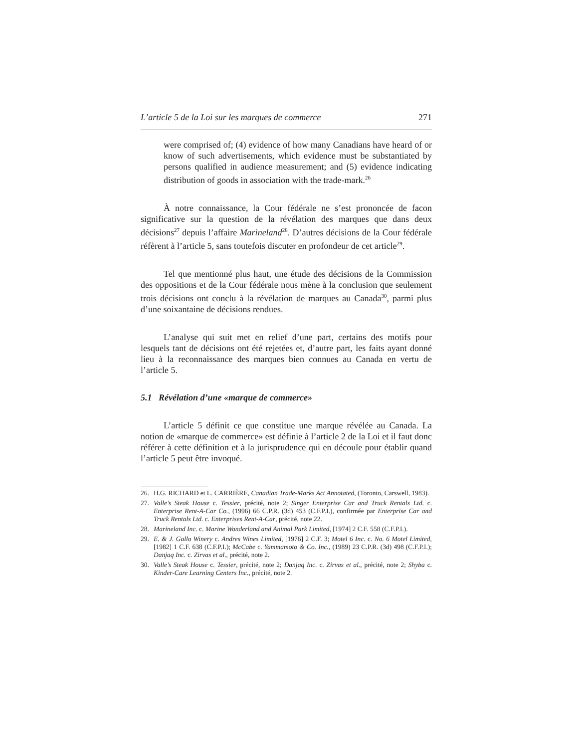L’article 5 de la Loi sur les marques de commerce 271
were comprised of; (4) evidence of how many Canadians have heard of or know of such advertisements, which evidence must be substantiated by persons qualified in audience measurement; and (5) evidence indicating distribution of goods in association with the trade-mark.<sup>26</sup>
À notre connaissance, la Cour fédérale ne s’est prononcée de facon significative sur la question de la révélation des marques que dans deux décisions<sup>27</sup> depuis l’affaire Marineland<sup>28</sup>. D’autres décisions de la Cour fédérale réfèrent à l’article 5, sans toutefois discuter en profondeur de cet article<sup>29</sup>.
Tel que mentionné plus haut, une étude des décisions de la Commission des oppositions et de la Cour fédérale nous mène à la conclusion que seulement trois décisions ont conclu à la révélation de marques au Canada<sup>30</sup>, parmi plus d’une soixantaine de décisions rendues.
L’analyse qui suit met en relief d’une part, certains des motifs pour lesquels tant de décisions ont été rejetées et, d’autre part, les faits ayant donné lieu à la reconnaissance des marques bien connues au Canada en vertu de l’article 5.
5.1 Révélation d’une «marque de commerce»
L’article 5 définit ce que constitue une marque révélée au Canada. La notion de «marque de commerce» est définie à l’article 2 de la Loi et il faut donc référer à cette définition et à la jurisprudence qui en découle pour établir quand l’article 5 peut être invoqué.
26. H.G. RICHARD et L. CARRIÈRE, Canadian Trade-Marks Act Annotated, (Toronto, Carswell, 1983).
27. Valle’s Steak House c. Tessier, précité, note 2; Singer Enterprise Car and Truck Rentals Ltd. c. Enterprise Rent-A-Car Co., (1996) 66 C.P.R. (3d) 453 (C.F.P.I.), confirmée par Enterprise Car and Truck Rentals Ltd. c. Enterprises Rent-A-Car, précité, note 22.
28. Marineland Inc. c. Marine Wonderland and Animal Park Limited, [1974] 2 C.F. 558 (C.F.P.I.).
29. E. & J. Gallo Winery c. Andres Wines Limited, [1976] 2 C.F. 3; Motel 6 Inc. c. No. 6 Motel Limited, [1982] 1 C.F. 638 (C.F.P.I.); McCabe c. Yammamoto & Co. Inc., (1989) 23 C.P.R. (3d) 498 (C.F.P.I.); Danjaq Inc. c. Zirvas et al., précité, note 2.
30. Valle’s Steak House c. Tessier, précité, note 2; Danjaq Inc. c. Zirvas et al., précité, note 2; Shyba c. Kinder-Care Learning Centers Inc., précité, note 2.